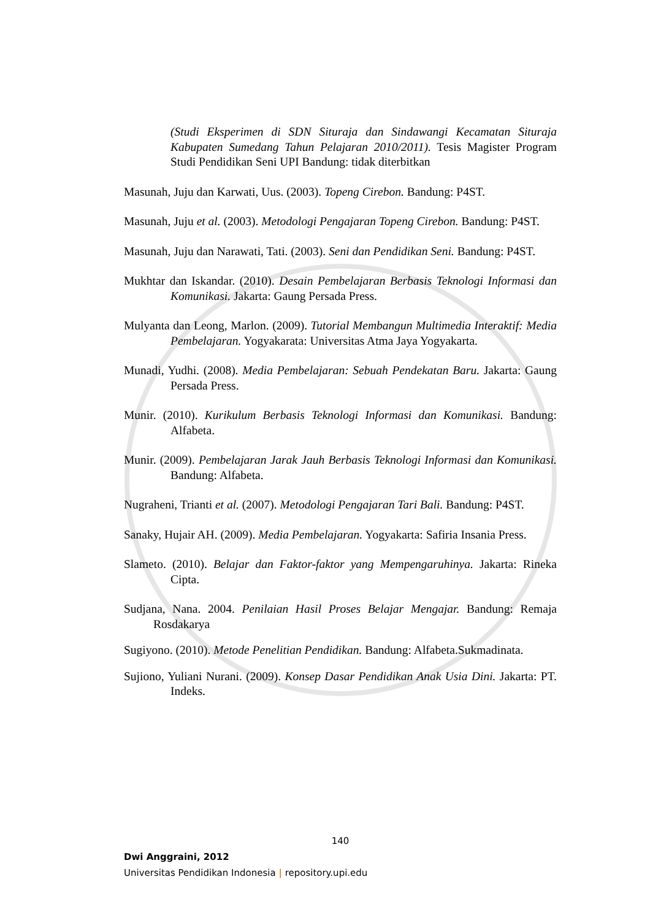(Studi Eksperimen di SDN Situraja dan Sindawangi Kecamatan Situraja Kabupaten Sumedang Tahun Pelajaran 2010/2011). Tesis Magister Program Studi Pendidikan Seni UPI Bandung: tidak diterbitkan
Masunah, Juju dan Karwati, Uus. (2003). Topeng Cirebon. Bandung: P4ST.
Masunah, Juju et al. (2003). Metodologi Pengajaran Topeng Cirebon. Bandung: P4ST.
Masunah, Juju dan Narawati, Tati. (2003). Seni dan Pendidikan Seni. Bandung: P4ST.
Mukhtar dan Iskandar. (2010). Desain Pembelajaran Berbasis Teknologi Informasi dan Komunikasi. Jakarta: Gaung Persada Press.
Mulyanta dan Leong, Marlon. (2009). Tutorial Membangun Multimedia Interaktif: Media Pembelajaran. Yogyakarata: Universitas Atma Jaya Yogyakarta.
Munadi, Yudhi. (2008). Media Pembelajaran: Sebuah Pendekatan Baru. Jakarta: Gaung Persada Press.
Munir. (2010). Kurikulum Berbasis Teknologi Informasi dan Komunikasi. Bandung: Alfabeta.
Munir. (2009). Pembelajaran Jarak Jauh Berbasis Teknologi Informasi dan Komunikasi. Bandung: Alfabeta.
Nugraheni, Trianti et al. (2007). Metodologi Pengajaran Tari Bali. Bandung: P4ST.
Sanaky, Hujair AH. (2009). Media Pembelajaran. Yogyakarta: Safiria Insania Press.
Slameto. (2010). Belajar dan Faktor-faktor yang Mempengaruhinya. Jakarta: Rineka Cipta.
Sudjana, Nana. 2004. Penilaian Hasil Proses Belajar Mengajar. Bandung: Remaja Rosdakarya
Sugiyono. (2010). Metode Penelitian Pendidikan. Bandung: Alfabeta.Sukmadinata.
Sujiono, Yuliani Nurani. (2009). Konsep Dasar Pendidikan Anak Usia Dini. Jakarta: PT. Indeks.
140
Dwi Anggraini, 2012
Universitas Pendidikan Indonesia | repository.upi.edu